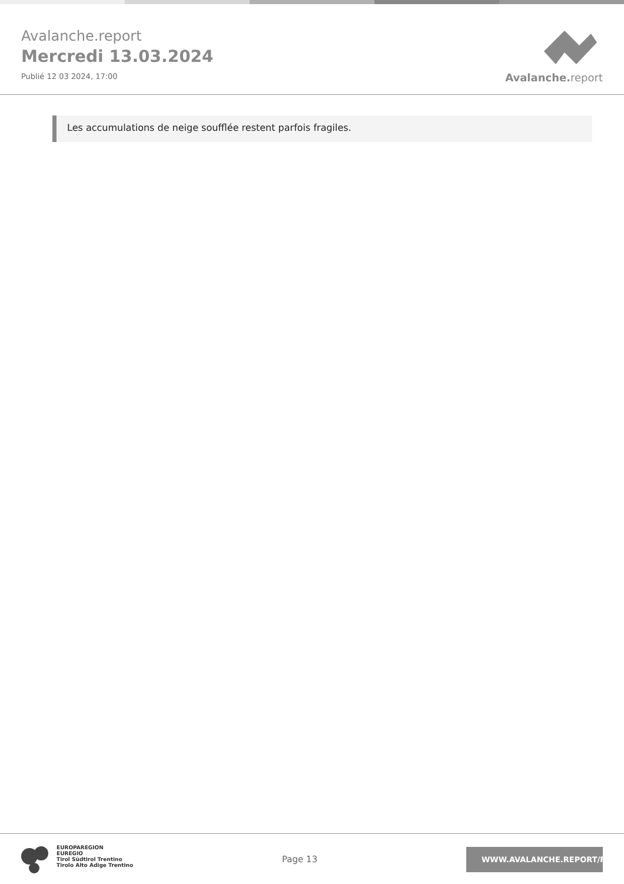Avalanche.report
Mercredi 13.03.2024
Publié 12 03 2024, 17:00
Avalanche. report
Les accumulations de neige soufflée restent parfois fragiles.
EUROPAREGION
EUREGIO
Tirol Südtirol Trentino
Tirolo Alto Adige Trentino
Page 13
WWW.AVALANCHE.REPORT/F